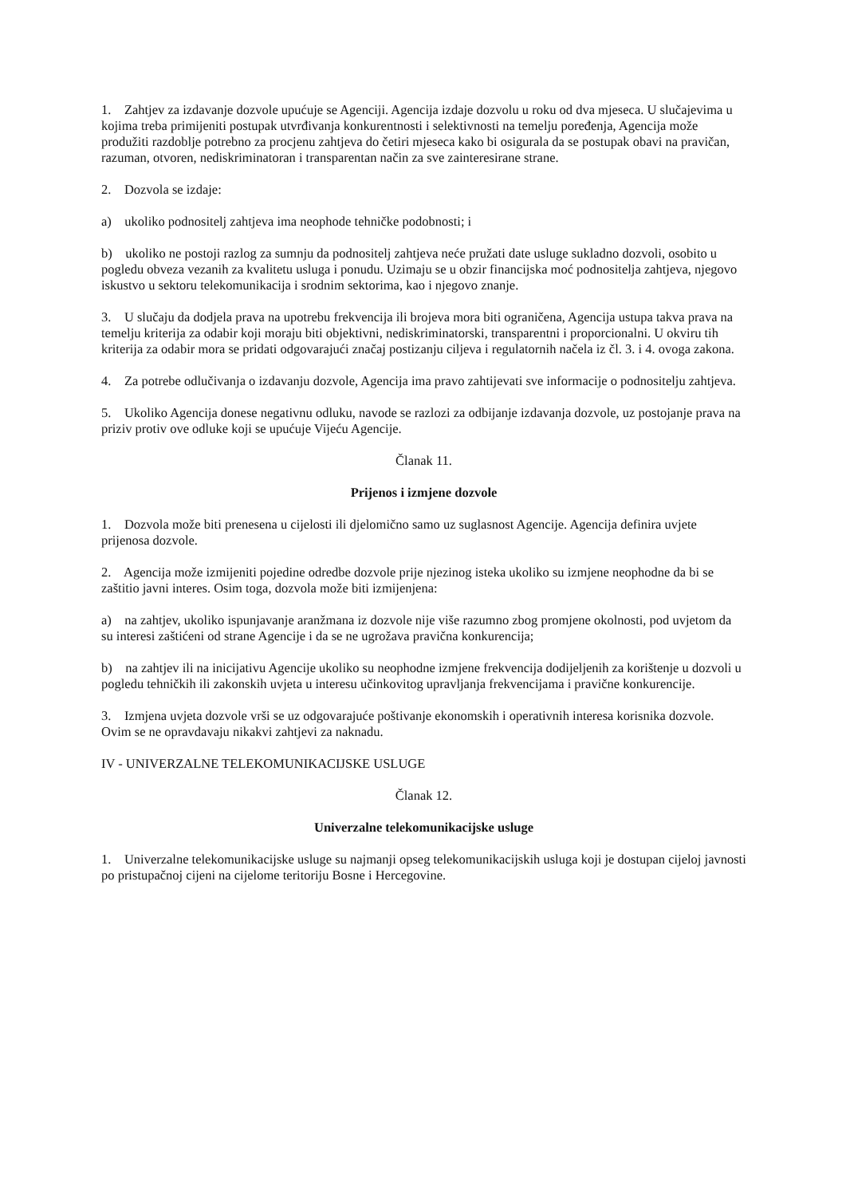1. Zahtjev za izdavanje dozvole upućuje se Agenciji. Agencija izdaje dozvolu u roku od dva mjeseca. U slučajevima u kojima treba primijeniti postupak utvrđivanja konkurentnosti i selektivnosti na temelju poređenja, Agencija može produžiti razdoblje potrebno za procjenu zahtjeva do četiri mjeseca kako bi osigurala da se postupak obavi na pravičan, razuman, otvoren, nediskriminatoran i transparentan način za sve zainteresirane strane.
2. Dozvola se izdaje:
a) ukoliko podnositelj zahtjeva ima neophode tehničke podobnosti; i
b) ukoliko ne postoji razlog za sumnju da podnositelj zahtjeva neće pružati date usluge sukladno dozvoli, osobito u pogledu obveza vezanih za kvalitetu usluga i ponudu. Uzimaju se u obzir financijska moć podnositelja zahtjeva, njegovo iskustvo u sektoru telekomunikacija i srodnim sektorima, kao i njegovo znanje.
3. U slučaju da dodjela prava na upotrebu frekvencija ili brojeva mora biti ograničena, Agencija ustupa takva prava na temelju kriterija za odabir koji moraju biti objektivni, nediskriminatorski, transparentni i proporcionalni. U okviru tih kriterija za odabir mora se pridati odgovarajući značaj postizanju ciljeva i regulatornih načela iz čl. 3. i 4. ovoga zakona.
4. Za potrebe odlučivanja o izdavanju dozvole, Agencija ima pravo zahtijevati sve informacije o podnositelju zahtjeva.
5. Ukoliko Agencija donese negativnu odluku, navode se razlozi za odbijanje izdavanja dozvole, uz postojanje prava na priziv protiv ove odluke koji se upućuje Vijeću Agencije.
Članak 11.
Prijenos i izmjene dozvole
1. Dozvola može biti prenesena u cijelosti ili djelomično samo uz suglasnost Agencije. Agencija definira uvjete prijenosa dozvole.
2. Agencija može izmijeniti pojedine odredbe dozvole prije njezinog isteka ukoliko su izmjene neophodne da bi se zaštitio javni interes. Osim toga, dozvola može biti izmijenjena:
a) na zahtjev, ukoliko ispunjavanje aranžmana iz dozvole nije više razumno zbog promjene okolnosti, pod uvjetom da su interesi zaštićeni od strane Agencije i da se ne ugrožava pravična konkurencija;
b) na zahtjev ili na inicijativu Agencije ukoliko su neophodne izmjene frekvencija dodijeljenih za korištenje u dozvoli u pogledu tehničkih ili zakonskih uvjeta u interesu učinkovitog upravljanja frekvencijama i pravične konkurencije.
3. Izmjena uvjeta dozvole vrši se uz odgovarajuće poštivanje ekonomskih i operativnih interesa korisnika dozvole. Ovim se ne opravdavaju nikakvi zahtjevi za naknadu.
IV - UNIVERZALNE TELEKOMUNIKACIJSKE USLUGE
Članak 12.
Univerzalne telekomunikacijske usluge
1. Univerzalne telekomunikacijske usluge su najmanji opseg telekomunikacijskih usluga koji je dostupan cijeloj javnosti po pristupačnoj cijeni na cijelome teritoriju Bosne i Hercegovine.